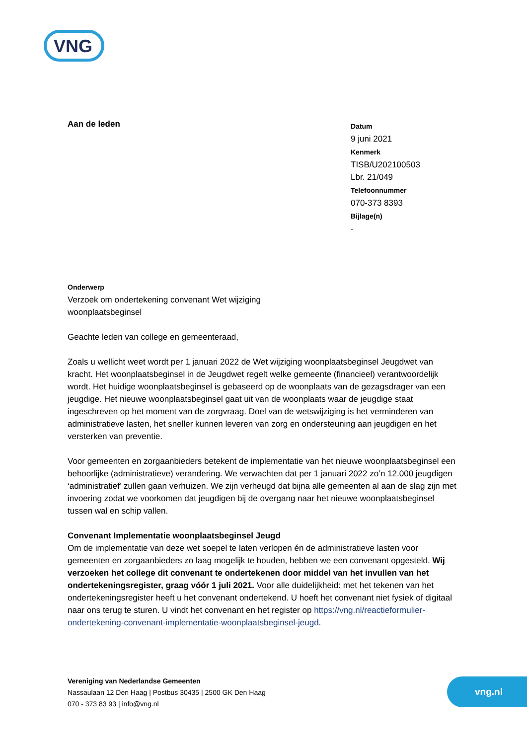VNG
Aan de leden
Datum
9 juni 2021
Kenmerk
TISB/U202100503
Lbr. 21/049
Telefoonnummer
070-373 8393
Bijlage(n)
-
Onderwerp
Verzoek om ondertekening convenant Wet wijziging
woonplaatsbeginsel
Geachte leden van college en gemeenteraad,
Zoals u wellicht weet wordt per 1 januari 2022 de Wet wijziging woonplaatsbeginsel Jeugdwet van kracht. Het woonplaatsbeginsel in de Jeugdwet regelt welke gemeente (financieel) verantwoordelijk wordt. Het huidige woonplaatsbeginsel is gebaseerd op de woonplaats van de gezagsdrager van een jeugdige. Het nieuwe woonplaatsbeginsel gaat uit van de woonplaats waar de jeugdige staat ingeschreven op het moment van de zorgvraag. Doel van de wetswijziging is het verminderen van administratieve lasten, het sneller kunnen leveren van zorg en ondersteuning aan jeugdigen en het versterken van preventie.
Voor gemeenten en zorgaanbieders betekent de implementatie van het nieuwe woonplaatsbeginsel een behoorlijke (administratieve) verandering. We verwachten dat per 1 januari 2022 zo’n 12.000 jeugdigen ‘administratief’ zullen gaan verhuizen. We zijn verheugd dat bijna alle gemeenten al aan de slag zijn met invoering zodat we voorkomen dat jeugdigen bij de overgang naar het nieuwe woonplaatsbeginsel tussen wal en schip vallen.
Convenant Implementatie woonplaatsbeginsel Jeugd
Om de implementatie van deze wet soepel te laten verlopen én de administratieve lasten voor gemeenten en zorgaanbieders zo laag mogelijk te houden, hebben we een convenant opgesteld. Wij verzoeken het college dit convenant te ondertekenen door middel van het invullen van het ondertekeningsregister, graag vóór 1 juli 2021. Voor alle duidelijkheid: met het tekenen van het ondertekeningsregister heeft u het convenant ondertekend. U hoeft het convenant niet fysiek of digitaal naar ons terug te sturen. U vindt het convenant en het register op https://vng.nl/reactieformulier-ondertekening-convenant-implementatie-woonplaatsbeginsel-jeugd.
Vereniging van Nederlandse Gemeenten
Nassaulaan 12 Den Haag | Postbus 30435 | 2500 GK Den Haag
070 - 373 83 93 | info@vng.nl
vng.nl